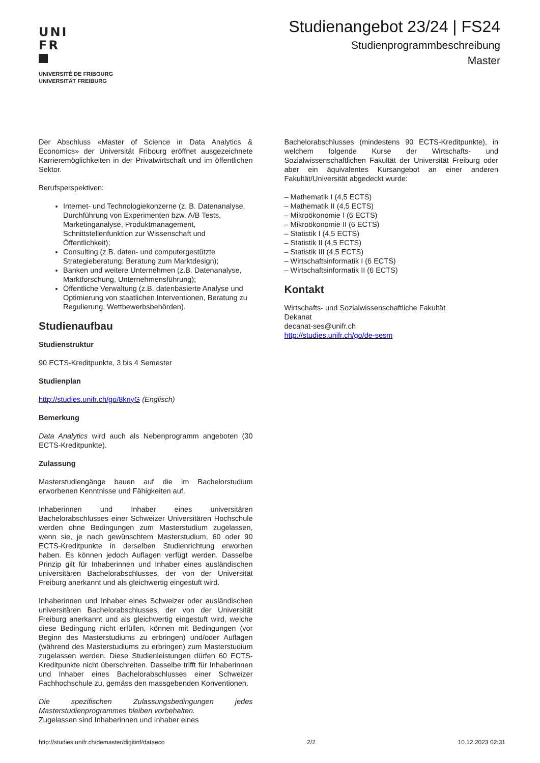UNI
FR
UNIVERSITÉ DE FRIBOURG
UNIVERSITÄT FREIBURG
Studienangebot 23/24 | FS24
Studienprogrammbeschreibung
Master
Der Abschluss «Master of Science in Data Analytics & Economics» der Universität Fribourg eröffnet ausgezeichnete Karrieremöglichkeiten in der Privatwirtschaft und im öffentlichen Sektor.
Berufsperspektiven:
Internet- und Technologiekonzerne (z. B. Datenanalyse, Durchführung von Experimenten bzw. A/B Tests, Marketinganalyse, Produktmanagement, Schnittstellenfunktion zur Wissenschaft und Öffentlichkeit);
Consulting (z.B. daten- und computergestützte Strategieberatung; Beratung zum Marktdesign);
Banken und weitere Unternehmen (z.B. Datenanalyse, Marktforschung, Unternehmensführung);
Öffentliche Verwaltung (z.B. datenbasierte Analyse und Optimierung von staatlichen Interventionen, Beratung zu Regulierung, Wettbewerbsbehörden).
Studienaufbau
Studienstruktur
90 ECTS-Kreditpunkte, 3 bis 4 Semester
Studienplan
http://studies.unifr.ch/go/8knyG (Englisch)
Bemerkung
Data Analytics wird auch als Nebenprogramm angeboten (30 ECTS-Kreditpunkte).
Zulassung
Masterstudiengänge bauen auf die im Bachelorstudium erworbenen Kenntnisse und Fähigkeiten auf.
Inhaberinnen und Inhaber eines universitären Bachelorabschlusses einer Schweizer Universitären Hochschule werden ohne Bedingungen zum Masterstudium zugelassen, wenn sie, je nach gewünschtem Masterstudium, 60 oder 90 ECTS-Kreditpunkte in derselben Studienrichtung erworben haben. Es können jedoch Auflagen verfügt werden. Dasselbe Prinzip gilt für Inhaberinnen und Inhaber eines ausländischen universitären Bachelorabschlusses, der von der Universität Freiburg anerkannt und als gleichwertig eingestuft wird.
Inhaberinnen und Inhaber eines Schweizer oder ausländischen universitären Bachelorabschlusses, der von der Universität Freiburg anerkannt und als gleichwertig eingestuft wird, welche diese Bedingung nicht erfüllen, können mit Bedingungen (vor Beginn des Masterstudiums zu erbringen) und/oder Auflagen (während des Masterstudiums zu erbringen) zum Masterstudium zugelassen werden. Diese Studienleistungen dürfen 60 ECTS-Kreditpunkte nicht überschreiten. Dasselbe trifft für Inhaberinnen und Inhaber eines Bachelorabschlusses einer Schweizer Fachhochschule zu, gemäss den massgebenden Konventionen.
Die spezifischen Zulassungsbedingungen jedes Masterstudienprogrammes bleiben vorbehalten.
Zugelassen sind Inhaberinnen und Inhaber eines
Bachelorabschlusses (mindestens 90 ECTS-Kreditpunkte), in welchem folgende Kurse der Wirtschafts- und Sozialwissenschaftlichen Fakultät der Universität Freiburg oder aber ein äquivalentes Kursangebot an einer anderen Fakultät/Universität abgedeckt wurde:
– Mathematik I (4,5 ECTS)
– Mathematik II (4,5 ECTS)
– Mikroökonomie I (6 ECTS)
– Mikroökonomie II (6 ECTS)
– Statistik I (4,5 ECTS)
– Statistik II (4,5 ECTS)
– Statistik III (4,5 ECTS)
– Wirtschaftsinformatik I (6 ECTS)
– Wirtschaftsinformatik II (6 ECTS)
Kontakt
Wirtschafts- und Sozialwissenschaftliche Fakultät
Dekanat
decanat-ses@unifr.ch
http://studies.unifr.ch/go/de-sesm
http://studies.unifr.ch/demaster/digitinf/dataeco 2/2 10.12.2023 02:31